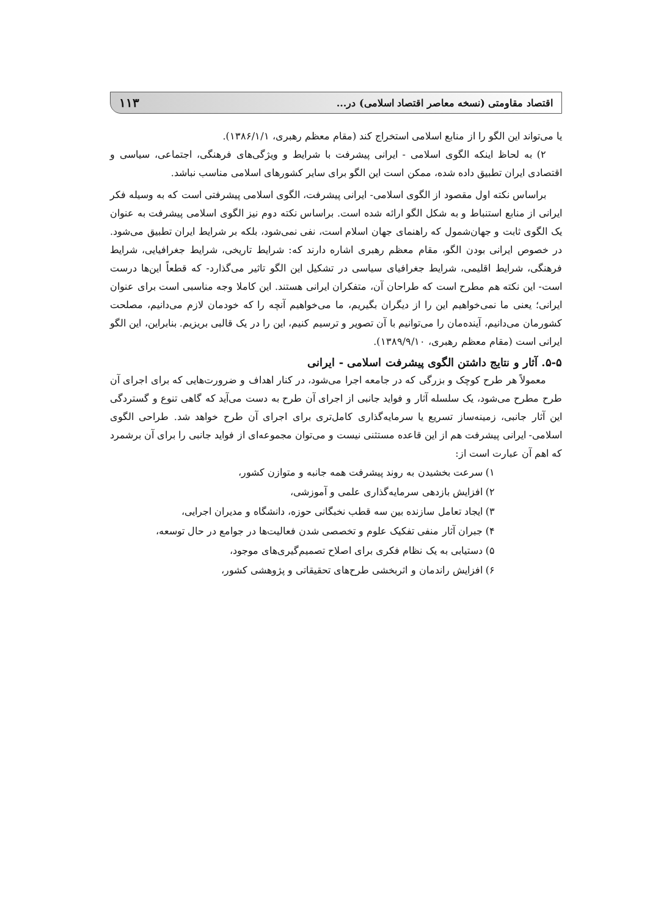اقتصاد مقاومتی (نسخه معاصر اقتصاد اسلامی) در... ۱۱۳
یا می‌تواند این الگو را از منابع اسلامی استخراج کند (مقام معظم رهبری، ۱۳۸۶/۱/۱).
۲) به لحاظ اینکه الگوی اسلامی - ایرانی پیشرفت با شرایط و ویژگی‌های فرهنگی، اجتماعی، سیاسی و اقتصادی ایران تطبیق داده شده، ممکن است این الگو برای سایر کشورهای اسلامی مناسب نباشد.
براساس نکته اول مقصود از الگوی اسلامی- ایرانی پیشرفت، الگوی اسلامی پیشرفتی است که به وسیله فکر ایرانی از منابع استنباط و به شکل الگو ارائه شده است. براساس نکته دوم نیز الگوی اسلامی پیشرفت به عنوان یک الگوی ثابت و جهان‌شمول که راهنمای جهان اسلام است، نفی نمی‌شود، بلکه بر شرایط ایران تطبیق می‌شود. در خصوص ایرانی بودن الگو، مقام معظم رهبری اشاره دارند که: شرایط تاریخی، شرایط جغرافیایی، شرایط فرهنگی، شرایط اقلیمی، شرایط جغرافیای سیاسی در تشکیل این الگو تاثیر می‌گذارد- که قطعاً این‌ها درست است- این نکته هم مطرح است که طراحان آن، متفکران ایرانی هستند. این کاملا وجه مناسبی است برای عنوان ایرانی؛ یعنی ما نمی‌خواهیم این را از دیگران بگیریم، ما می‌خواهیم آنچه را که خودمان لازم می‌دانیم، مصلحت کشورمان می‌دانیم، آینده‌مان را می‌توانیم با آن تصویر و ترسیم کنیم، این را در یک قالبی بریزیم. بنابراین، این الگو ایرانی است (مقام معظم رهبری، ۱۳۸۹/۹/۱۰).
۵-۵. آثار و نتایج داشتن الگوی پیشرفت اسلامی - ایرانی
معمولاً هر طرح کوچک و بزرگی که در جامعه اجرا می‌شود، در کنار اهداف و ضرورت‌هایی که برای اجرای آن طرح مطرح می‌شود، یک سلسله آثار و فواید جانبی از اجرای آن طرح به دست می‌آید که گاهی تنوع و گستردگی این آثار جانبی، زمینه‌ساز تسریع یا سرمایه‌گذاری کامل‌تری برای اجرای آن طرح خواهد شد. طراحی الگوی اسلامی- ایرانی پیشرفت هم از این قاعده مستثنی نیست و می‌توان مجموعه‌ای از فواید جانبی را برای آن برشمرد که اهم آن عبارت است از:
۱) سرعت بخشیدن به روند پیشرفت همه جانبه و متوازن کشور،
۲) افزایش بازدهی سرمایه‌گذاری علمی و آموزشی،
۳) ایجاد تعامل سازنده بین سه قطب نخبگانی حوزه، دانشگاه و مدیران اجرایی،
۴) جبران آثار منفی تفکیک علوم و تخصصی شدن فعالیت‌ها در جوامع در حال توسعه،
۵) دستیابی به یک نظام فکری برای اصلاح تصمیم‌گیری‌های موجود،
۶) افزایش راندمان و اثربخشی طرح‌های تحقیقاتی و پژوهشی کشور،